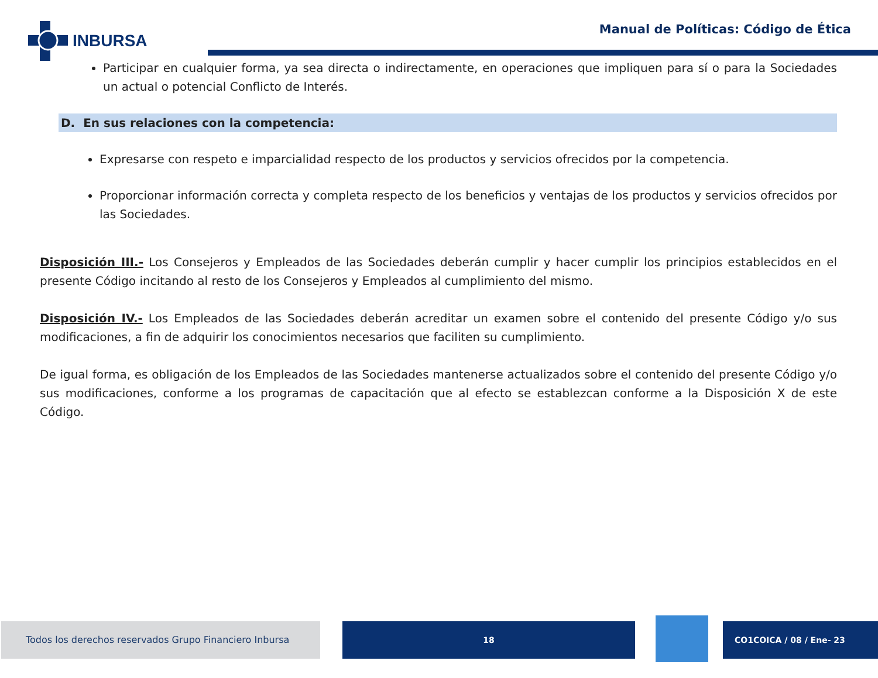INBURSA
Manual de Políticas: Código de Ética
Participar en cualquier forma, ya sea directa o indirectamente, en operaciones que impliquen para sí o para la Sociedades un actual o potencial Conflicto de Interés.
D. En sus relaciones con la competencia:
Expresarse con respeto e imparcialidad respecto de los productos y servicios ofrecidos por la competencia.
Proporcionar información correcta y completa respecto de los beneficios y ventajas de los productos y servicios ofrecidos por las Sociedades.
Disposición III.- Los Consejeros y Empleados de las Sociedades deberán cumplir y hacer cumplir los principios establecidos en el presente Código incitando al resto de los Consejeros y Empleados al cumplimiento del mismo.
Disposición IV.- Los Empleados de las Sociedades deberán acreditar un examen sobre el contenido del presente Código y/o sus modificaciones, a fin de adquirir los conocimientos necesarios que faciliten su cumplimiento.
De igual forma, es obligación de los Empleados de las Sociedades mantenerse actualizados sobre el contenido del presente Código y/o sus modificaciones, conforme a los programas de capacitación que al efecto se establezcan conforme a la Disposición X de este Código.
Todos los derechos reservados Grupo Financiero Inbursa 18 CO1COICA / 08 / Ene- 23